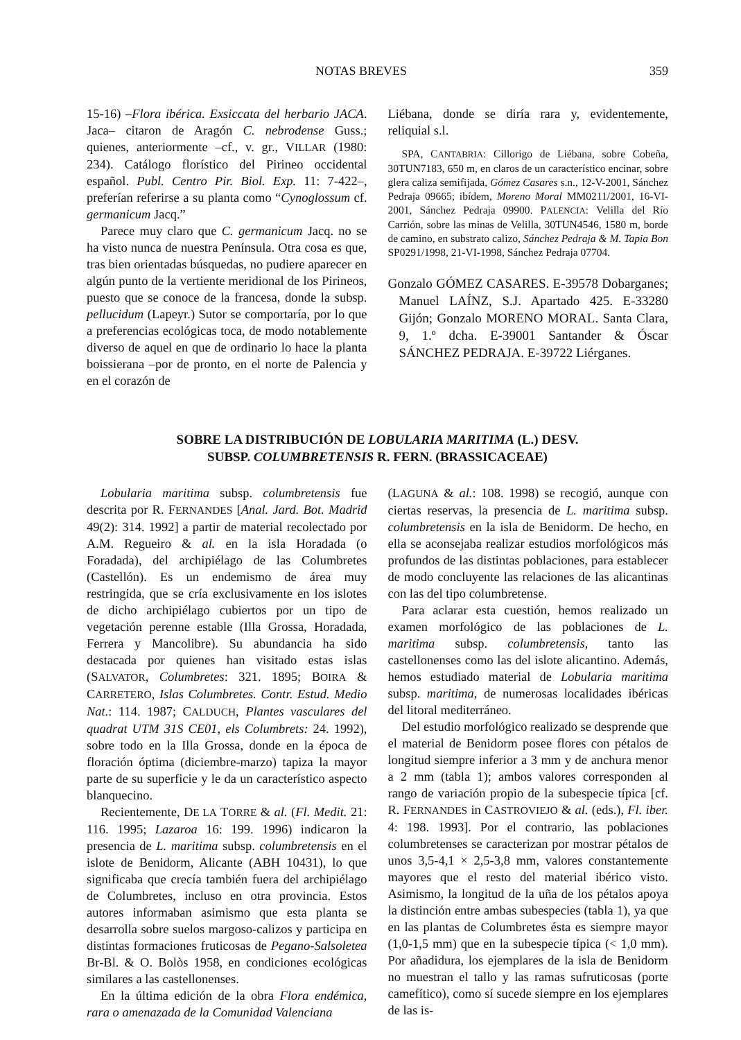NOTAS BREVES 359
15-16) –Flora ibérica. Exsiccata del herbario JACA. Jaca– citaron de Aragón C. nebrodense Guss.; quienes, anteriormente –cf., v. gr., VILLAR (1980: 234). Catálogo florístico del Pirineo occidental español. Publ. Centro Pir. Biol. Exp. 11: 7-422–, preferían referirse a su planta como “Cynoglossum cf. germanicum Jacq.”
Parece muy claro que C. germanicum Jacq. no se ha visto nunca de nuestra Península. Otra cosa es que, tras bien orientadas búsquedas, no pudiere aparecer en algún punto de la vertiente meridional de los Pirineos, puesto que se conoce de la francesa, donde la subsp. pellucidum (Lapeyr.) Sutor se comportaría, por lo que a preferencias ecológicas toca, de modo notablemente diverso de aquel en que de ordinario lo hace la planta boissierana –por de pronto, en el norte de Palencia y en el corazón de
Liébana, donde se diría rara y, evidentemente, reliquial s.l.
SPA, CANTABRIA: Cillorigo de Liébana, sobre Cobeña, 30TUN7183, 650 m, en claros de un característico encinar, sobre glera caliza semifijada, Gómez Casares s.n., 12-V-2001, Sánchez Pedraja 09665; ibídem, Moreno Moral MM0211/2001, 16-VI-2001, Sánchez Pedraja 09900. PALENCIA: Velilla del Río Carrión, sobre las minas de Velilla, 30TUN4546, 1580 m, borde de camino, en substrato calizo, Sánchez Pedraja & M. Tapia Bon SP0291/1998, 21-VI-1998, Sánchez Pedraja 07704.
Gonzalo GÓMEZ CASARES. E-39578 Dobarganes; Manuel LAÍNZ, S.J. Apartado 425. E-33280 Gijón; Gonzalo MORENO MORAL. Santa Clara, 9, 1.º dcha. E-39001 Santander & Óscar SÁNCHEZ PEDRAJA. E-39722 Liérganes.
SOBRE LA DISTRIBUCIÓN DE LOBULARIA MARITIMA (L.) DESV.
SUBSP. COLUMBRETENSIS R. FERN. (BRASSICACEAE)
Lobularia maritima subsp. columbretensis fue descrita por R. FERNANDES [Anal. Jard. Bot. Madrid 49(2): 314. 1992] a partir de material recolectado por A.M. Regueiro & al. en la isla Horadada (o Foradada), del archipiélago de las Columbretes (Castellón). Es un endemismo de área muy restringida, que se cría exclusivamente en los islotes de dicho archipiélago cubiertos por un tipo de vegetación perenne estable (Illa Grossa, Horadada, Ferrera y Mancolibre). Su abundancia ha sido destacada por quienes han visitado estas islas (SALVATOR, Columbretes: 321. 1895; BOIRA & CARRETERO, Islas Columbretes. Contr. Estud. Medio Nat.: 114. 1987; CALDUCH, Plantes vasculares del quadrat UTM 31S CE01, els Columbrets: 24. 1992), sobre todo en la Illa Grossa, donde en la época de floración óptima (diciembre-marzo) tapiza la mayor parte de su superficie y le da un característico aspecto blanquecino.
Recientemente, DE LA TORRE & al. (Fl. Medit. 21: 116. 1995; Lazaroa 16: 199. 1996) indicaron la presencia de L. maritima subsp. columbretensis en el islote de Benidorm, Alicante (ABH 10431), lo que significaba que crecía también fuera del archipiélago de Columbretes, incluso en otra provincia. Estos autores informaban asimismo que esta planta se desarrolla sobre suelos margoso-calizos y participa en distintas formaciones fruticosas de Pegano-Salsoletea Br-Bl. & O. Bolòs 1958, en condiciones ecológicas similares a las castellonenses.
En la última edición de la obra Flora endémica, rara o amenazada de la Comunidad Valenciana
(LAGUNA & al.: 108. 1998) se recogió, aunque con ciertas reservas, la presencia de L. maritima subsp. columbretensis en la isla de Benidorm. De hecho, en ella se aconsejaba realizar estudios morfológicos más profundos de las distintas poblaciones, para establecer de modo concluyente las relaciones de las alicantinas con las del tipo columbretense.
Para aclarar esta cuestión, hemos realizado un examen morfológico de las poblaciones de L. maritima subsp. columbretensis, tanto las castellonenses como las del islote alicantino. Además, hemos estudiado material de Lobularia maritima subsp. maritima, de numerosas localidades ibéricas del litoral mediterráneo.
Del estudio morfológico realizado se desprende que el material de Benidorm posee flores con pétalos de longitud siempre inferior a 3 mm y de anchura menor a 2 mm (tabla 1); ambos valores corresponden al rango de variación propio de la subespecie típica [cf. R. FERNANDES in CASTROVIEJO & al. (eds.), Fl. iber. 4: 198. 1993]. Por el contrario, las poblaciones columbretenses se caracterizan por mostrar pétalos de unos 3,5-4,1 × 2,5-3,8 mm, valores constantemente mayores que el resto del material ibérico visto. Asimismo, la longitud de la uña de los pétalos apoya la distinción entre ambas subespecies (tabla 1), ya que en las plantas de Columbretes ésta es siempre mayor (1,0-1,5 mm) que en la subespecie típica (< 1,0 mm). Por añadidura, los ejemplares de la isla de Benidorm no muestran el tallo y las ramas sufruticosas (porte camefítico), como sí sucede siempre en los ejemplares de las is-